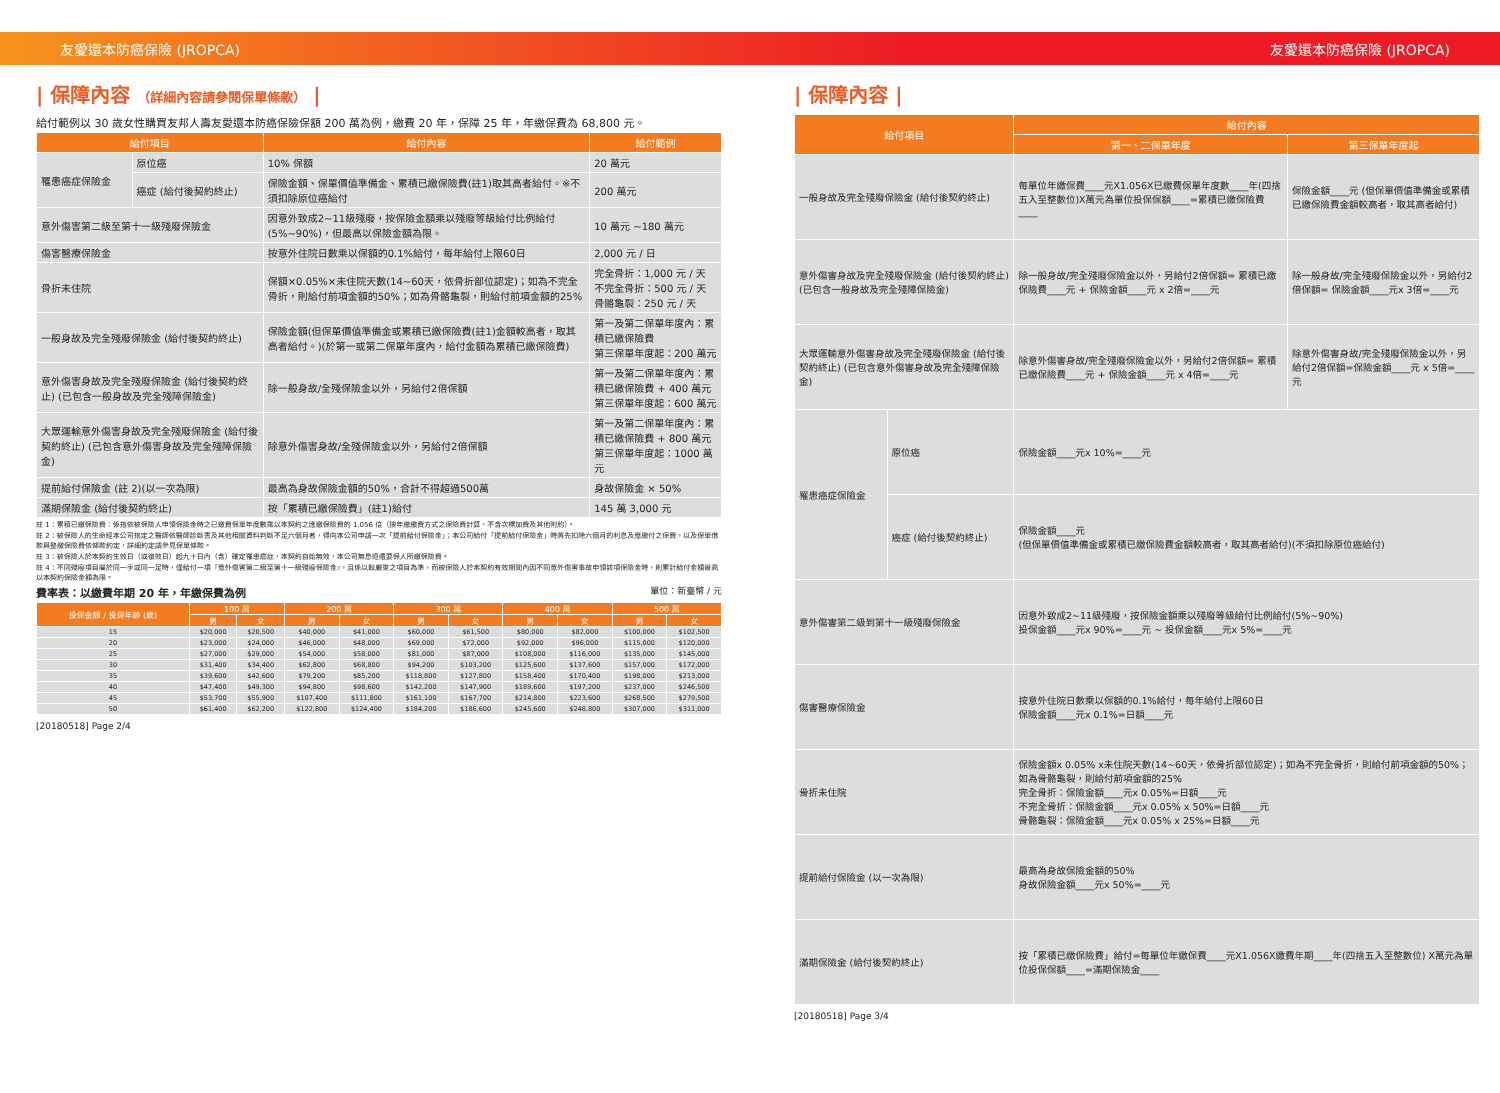友愛還本防癌保險 (JROPCA) 友愛還本防癌保險 (JROPCA)
| 保障內容 （詳細內容請參閱保單條款） |
給付範例以 30 歲女性購買友邦人壽友愛還本防癌保險保額 200 萬為例，繳費 20 年，保障 25 年，年繳保費為 68,800 元。
| 給付項目 | | 給付內容 | 給付範例 |
| --- | --- | --- | --- |
| 罹患癌症保險金 | 原位癌 | 10% 保額 | 20 萬元 |
| | 癌症 (給付後契約終止) | 保險金額、保單價值準備金、累積已繳保險費(註1)取其高者給付。※不須扣除原位癌給付 | 200 萬元 |
| 意外傷害第二級至第十一級殘廢保險金 | | 因意外致成2~11級殘廢，按保險金額乘以殘廢等級給付比例給付(5%~90%)，但最高以保險金額為限。 | 10 萬元 ~180 萬元 |
| 傷害醫療保險金 | | 按意外住院日數乘以保額的0.1%給付，每年給付上限60日 | 2,000 元 / 日 |
| 骨折未住院 | | 保額×0.05%×未住院天數(14~60天，依骨折部位認定)；如為不完全骨折，則給付前項金額的50%；如為骨骼龜裂，則給付前項金額的25% | 完全骨折：1,000 元 / 天 不完全骨折：500 元 / 天 骨骼龜裂：250 元 / 天 |
| 一般身故及完全殘廢保險金 (給付後契約終止) | | 保險金額(但保單價值準備金或累積已繳保險費(註1)金額較高者，取其高者給付。)(於第一或第二保單年度內，給付金額為累積已繳保險費) | 第一及第二保單年度內：累積已繳保險費 第三保單年度起：200 萬元 |
| 意外傷害身故及完全殘廢保險金 (給付後契約終止) (已包含一般身故及完全殘障保險金) | | 除一般身故/全殘保險金以外，另給付2倍保額 | 第一及第二保單年度內：累積已繳保險費 + 400 萬元 第三保單年度起：600 萬元 |
| 大眾運輸意外傷害身故及完全殘廢保險金 (給付後契約終止) (已包含意外傷害身故及完全殘障保險金) | | 除意外傷害身故/全殘保險金以外，另給付2倍保額 | 第一及第二保單年度內：累積已繳保險費 + 800 萬元 第三保單年度起：1000 萬元 |
| 提前給付保險金 (註 2)(以一次為限) | | 最高為身故保險金額的50%，合計不得超過500萬 | 身故保險金 × 50% |
| 滿期保險金 (給付後契約終止) | | 按「累積已繳保險費」(註1)給付 | 145 萬 3,000 元 |
註 1：累積已繳保險費：係指依被保險人申領保險金時之已繳費保單年度數乘以本契約之應繳保險費的 1.056 倍（按年繳繳費方式之保險費計算，不含次標加費及其他附約）。
註 2：被保險人的生命經本公司指定之醫師依醫師診斷書及其他相關資料判斷不足六個月者，得向本公司申請一次「提前給付保險金」；本公司給付「提前給付保險金」時將先扣除六個月的利息及應繳付之保費，以及保單借款與墊繳保險費依條款約定，詳細約定請參見保單條款。
註 3：被保險人於本契約生效日（或復效日）起九十日內（含）確定罹患癌症，本契約自始無效，本公司無息退還要保人所繳保險費。
註 4：不同殘廢項目屬於同一手或同一足時，僅給付一項『意外傷害第二級至第十一級殘廢保險金』，且係以較嚴重之項目為準，而被保險人於本契約有效期間內因不同意外傷害事故申領該項保險金時，則累計給付金額最高以本契約保險金額為限。
費率表：以繳費年期 20 年，年繳保費為例 單位：新臺幣 / 元
| 投保金額 / 投保年齡 (歲) | 100 萬 | | 200 萬 | | 300 萬 | | 400 萬 | | 500 萬 | |
| --- | --- | --- | --- | --- | --- | --- | --- | --- | --- | --- |
| | 男 | 女 | 男 | 女 | 男 | 女 | 男 | 女 | 男 | 女 |
| 15 | $20,000 | $20,500 | $40,000 | $41,000 | $60,000 | $61,500 | $80,000 | $82,000 | $100,000 | $102,500 |
| 20 | $23,000 | $24,000 | $46,000 | $48,000 | $69,000 | $72,000 | $92,000 | $96,000 | $115,000 | $120,000 |
| 25 | $27,000 | $29,000 | $54,000 | $58,000 | $81,000 | $87,000 | $108,000 | $116,000 | $135,000 | $145,000 |
| 30 | $31,400 | $34,400 | $62,800 | $68,800 | $94,200 | $103,200 | $125,600 | $137,600 | $157,000 | $172,000 |
| 35 | $39,600 | $42,600 | $79,200 | $85,200 | $118,800 | $127,800 | $158,400 | $170,400 | $198,000 | $213,000 |
| 40 | $47,400 | $49,300 | $94,800 | $98,600 | $142,200 | $147,900 | $189,600 | $197,200 | $237,000 | $246,500 |
| 45 | $53,700 | $55,900 | $107,400 | $111,800 | $161,100 | $167,700 | $214,800 | $223,600 | $268,500 | $279,500 |
| 50 | $61,400 | $62,200 | $122,800 | $124,400 | $184,200 | $186,600 | $245,600 | $248,800 | $307,000 | $311,000 |
[20180518] Page 2/4
| 保障內容 |
| 給付項目 | | 給付內容 | |
| --- | --- | --- | --- |
| | | 第一、二保單年度 | 第三保單年度起 |
| 一般身故及完全殘廢保險金 (給付後契約終止) | | 每單位年繳保費____元X1.056X已繳費保單年度數____年(四捨五入至整數位)X萬元為單位投保保額____=累積已繳保險費____ | 保險金額____元 (但保單價值準備金或累積已繳保險費金額較高者，取其高者給付) |
| 意外傷害身故及完全殘廢保險金 (給付後契約終止) (已包含一般身故及完全殘障保險金) | | 除一般身故/完全殘廢保險金以外，另給付2倍保額= 累積已繳保險費____元 + 保險金額____元 x 2倍=____元 | 除一般身故/完全殘廢保險金以外，另給付2倍保額= 保險金額____元x 3倍=____元 |
| 大眾運輸意外傷害身故及完全殘廢保險金 (給付後契約終止) (已包含意外傷害身故及完全殘障保險金) | | 除意外傷害身故/完全殘廢保險金以外，另給付2倍保額= 累積已繳保險費____元 + 保險金額____元 x 4倍=____元 | 除意外傷害身故/完全殘廢保險金以外，另給付2倍保額=保險金額____元 x 5倍=____元 |
| 罹患癌症保險金 | 原位癌 | 保險金額____元x 10%=____元 | |
| | 癌症 (給付後契約終止) | 保險金額____元 (但保單價值準備金或累積已繳保險費金額較高者，取其高者給付)(不須扣除原位癌給付) | |
| 意外傷害第二級到第十一級殘廢保險金 | | 因意外致成2~11級殘廢，按保險金額乘以殘廢等級給付比例給付(5%~90%) 投保金額____元x 90%=____元 ~ 投保金額____元x 5%=____元 | |
| 傷害醫療保險金 | | 按意外住院日數乘以保額的0.1%給付，每年給付上限60日 保險金額____元x 0.1%=日額____元 | |
| 骨折未住院 | | 保險金額x 0.05% x未住院天數(14~60天，依骨折部位認定)；如為不完全骨折，則給付前項金額的50%；如為骨骼龜裂，則給付前項金額的25% 完全骨折：保險金額____元x 0.05%=日額____元 不完全骨折：保險金額____元x 0.05% x 50%=日額____元 骨骼龜裂：保險金額____元x 0.05% x 25%=日額____元 | |
| 提前給付保險金 (以一次為限) | | 最高為身故保險金額的50% 身故保險金額____元x 50%=____元 | |
| 滿期保險金 (給付後契約終止) | | 按「累積已繳保險費」給付=每單位年繳保費____元X1.056X繳費年期____年(四捨五入至整數位) X萬元為單位投保保額____=滿期保險金____ | |
[20180518] Page 3/4